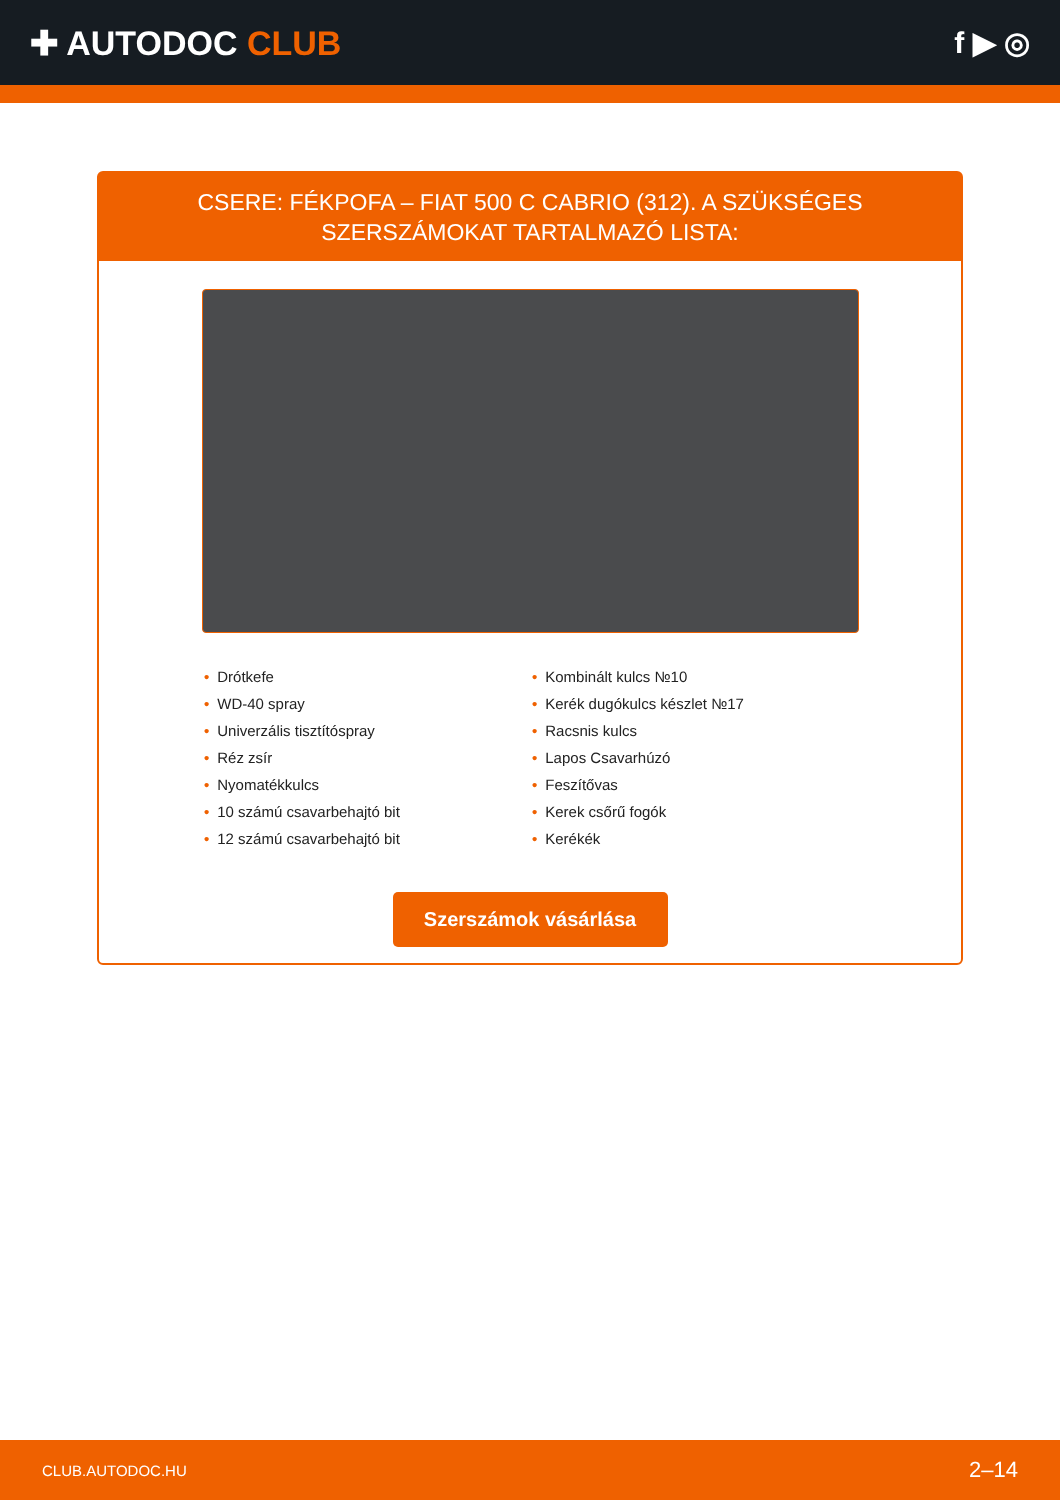✚ AUTODOC CLUB f ▶ ◎
CSERE: FÉKPOFA – FIAT 500 C CABRIO (312). A SZÜKSÉGES SZERSZÁMOKAT TARTALMAZÓ LISTA:
• Drótkefe
• WD-40 spray
• Univerzális tisztítóspray
• Réz zsír
• Nyomatékkulcs
• 10 számú csavarbehajtó bit
• 12 számú csavarbehajtó bit
• Kombinált kulcs №10
• Kerék dugókulcs készlet №17
• Racsnis kulcs
• Lapos Csavarhúzó
• Feszítővas
• Kerek csőrű fogók
• Kerékék
Szerszámok vásárlása
CLUB.AUTODOC.HU 2–14